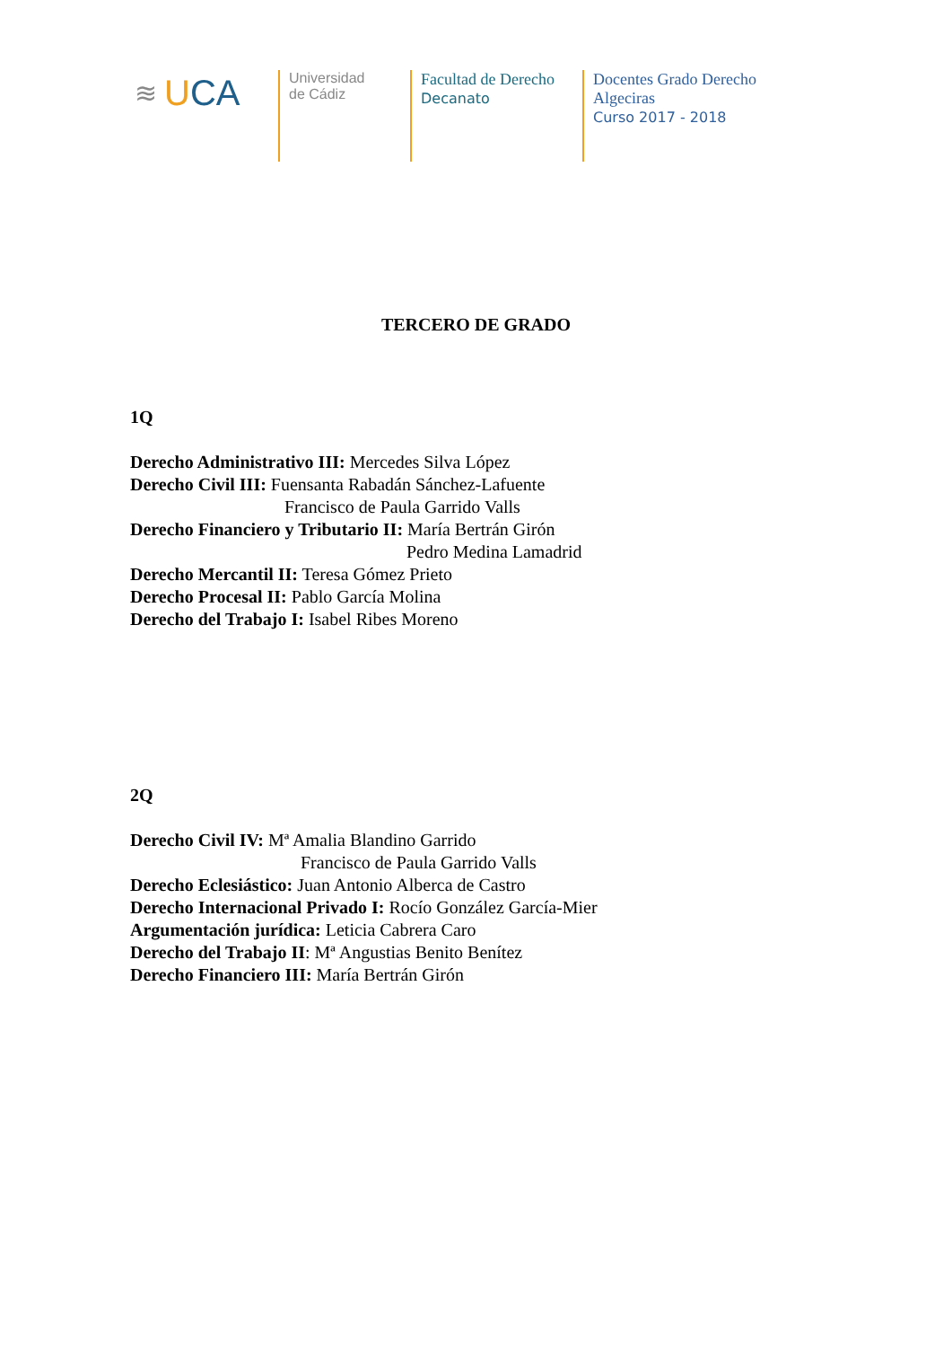≋ UCA
Universidad
de Cádiz
Facultad de Derecho
Decanato
Docentes Grado Derecho
Algeciras
Curso 2017 - 2018
TERCERO DE GRADO
1Q
Derecho Administrativo III: Mercedes Silva López
Derecho Civil III: Fuensanta Rabadán Sánchez-Lafuente
Francisco de Paula Garrido Valls
Derecho Financiero y Tributario II: María Bertrán Girón
Pedro Medina Lamadrid
Derecho Mercantil II: Teresa Gómez Prieto
Derecho Procesal II: Pablo García Molina
Derecho del Trabajo I: Isabel Ribes Moreno
2Q
Derecho Civil IV: Mª Amalia Blandino Garrido
Francisco de Paula Garrido Valls
Derecho Eclesiástico: Juan Antonio Alberca de Castro
Derecho Internacional Privado I: Rocío González García-Mier
Argumentación jurídica: Leticia Cabrera Caro
Derecho del Trabajo II: Mª Angustias Benito Benítez
Derecho Financiero III: María Bertrán Girón